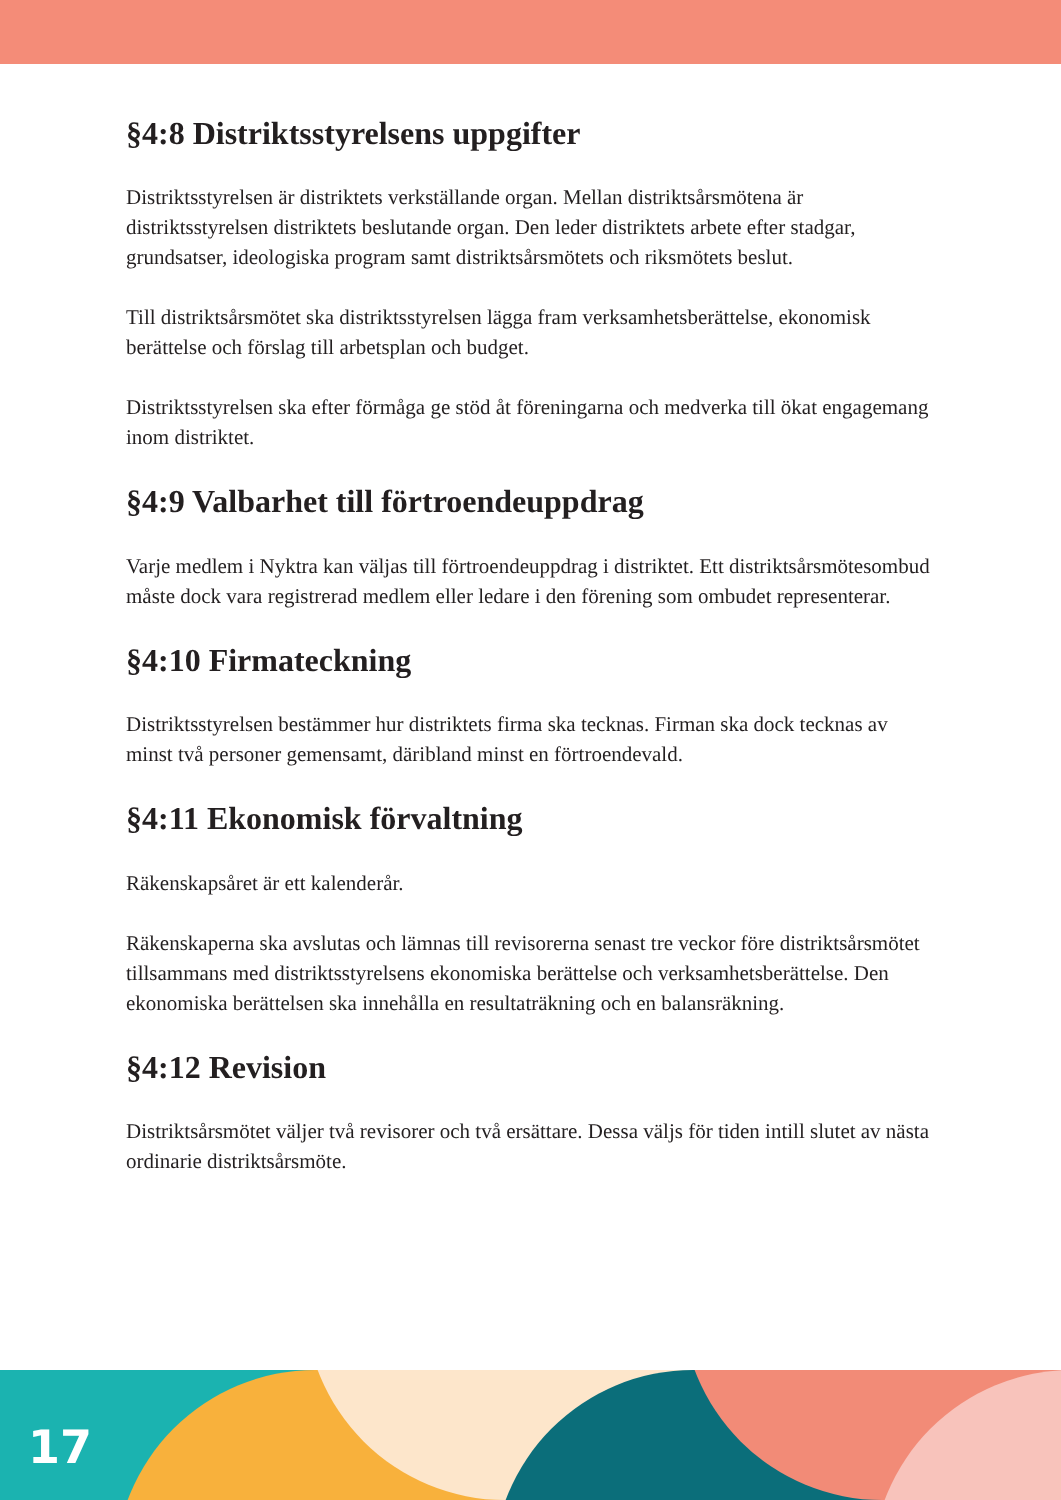§4:8 Distriktsstyrelsens uppgifter
Distriktsstyrelsen är distriktets verkställande organ. Mellan distriktsårsmötena är distriktsstyrelsen distriktets beslutande organ. Den leder distriktets arbete efter stadgar, grundsatser, ideologiska program samt distriktsårsmötets och riksmötets beslut.
Till distriktsårsmötet ska distriktsstyrelsen lägga fram verksamhetsberättelse, ekonomisk berättelse och förslag till arbetsplan och budget.
Distriktsstyrelsen ska efter förmåga ge stöd åt föreningarna och medverka till ökat engagemang inom distriktet.
§4:9 Valbarhet till förtroendeuppdrag
Varje medlem i Nyktra kan väljas till förtroendeuppdrag i distriktet. Ett distriktsårsmötesombud måste dock vara registrerad medlem eller ledare i den förening som ombudet representerar.
§4:10 Firmateckning
Distriktsstyrelsen bestämmer hur distriktets firma ska tecknas. Firman ska dock tecknas av minst två personer gemensamt, däribland minst en förtroendevald.
§4:11 Ekonomisk förvaltning
Räkenskapsåret är ett kalenderår.
Räkenskaperna ska avslutas och lämnas till revisorerna senast tre veckor före distriktsårsmötet tillsammans med distriktsstyrelsens ekonomiska berättelse och verksamhetsberättelse. Den ekonomiska berättelsen ska innehålla en resultaträkning och en balansräkning.
§4:12 Revision
Distriktsårsmötet väljer två revisorer och två ersättare. Dessa väljs för tiden intill slutet av nästa ordinarie distriktsårsmöte.
17